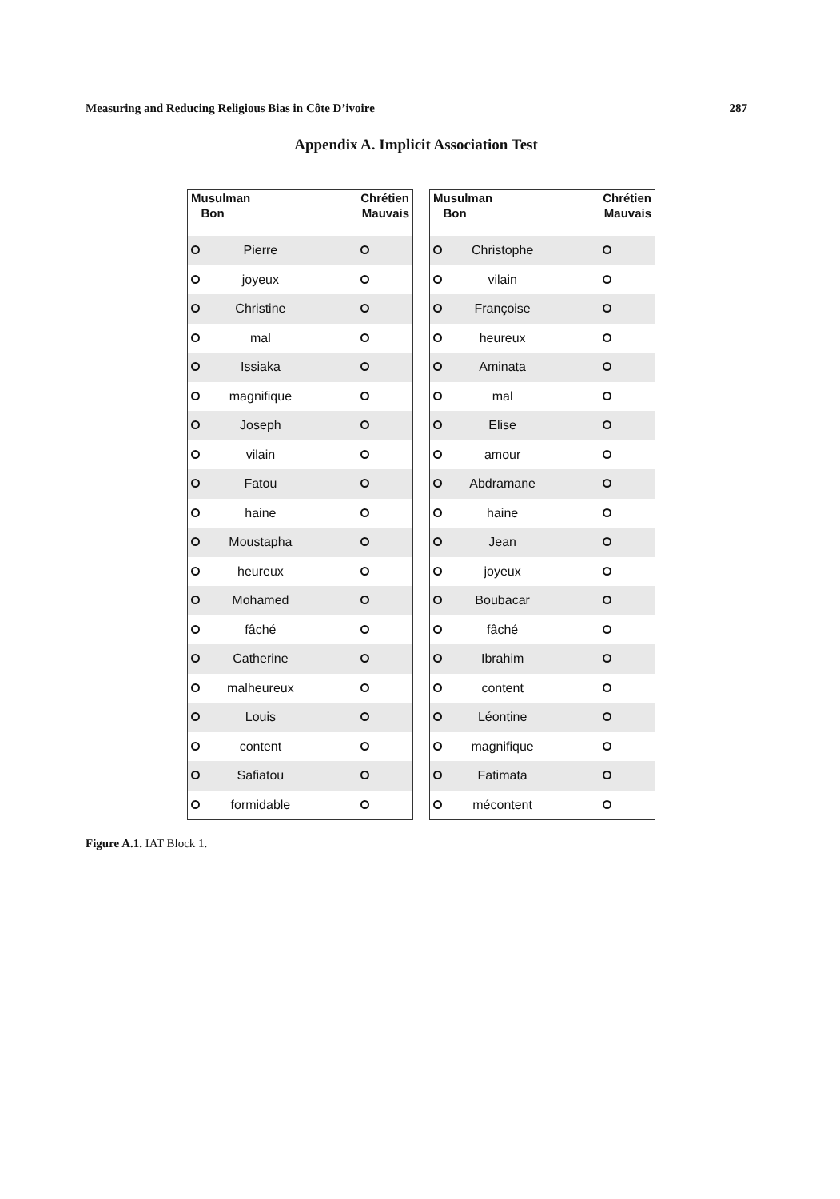Measuring and Reducing Religious Bias in Côte D’ivoire 287
Appendix A. Implicit Association Test
| Musulman Bon | | Chrétien Mauvais |
| --- | --- | --- |
| | Pierre | |
| | joyeux | |
| | Christine | |
| | mal | |
| | Issiaka | |
| | magnifique | |
| | Joseph | |
| | vilain | |
| | Fatou | |
| | haine | |
| | Moustapha | |
| | heureux | |
| | Mohamed | |
| | fâché | |
| | Catherine | |
| | malheureux | |
| | Louis | |
| | content | |
| | Safiatou | |
| | formidable | |
| Musulman Bon | | Chrétien Mauvais |
| --- | --- | --- |
| | Christophe | |
| | vilain | |
| | Françoise | |
| | heureux | |
| | Aminata | |
| | mal | |
| | Elise | |
| | amour | |
| | Abdramane | |
| | haine | |
| | Jean | |
| | joyeux | |
| | Boubacar | |
| | fâché | |
| | Ibrahim | |
| | content | |
| | Léontine | |
| | magnifique | |
| | Fatimata | |
| | mécontent | |
Figure A.1. IAT Block 1.